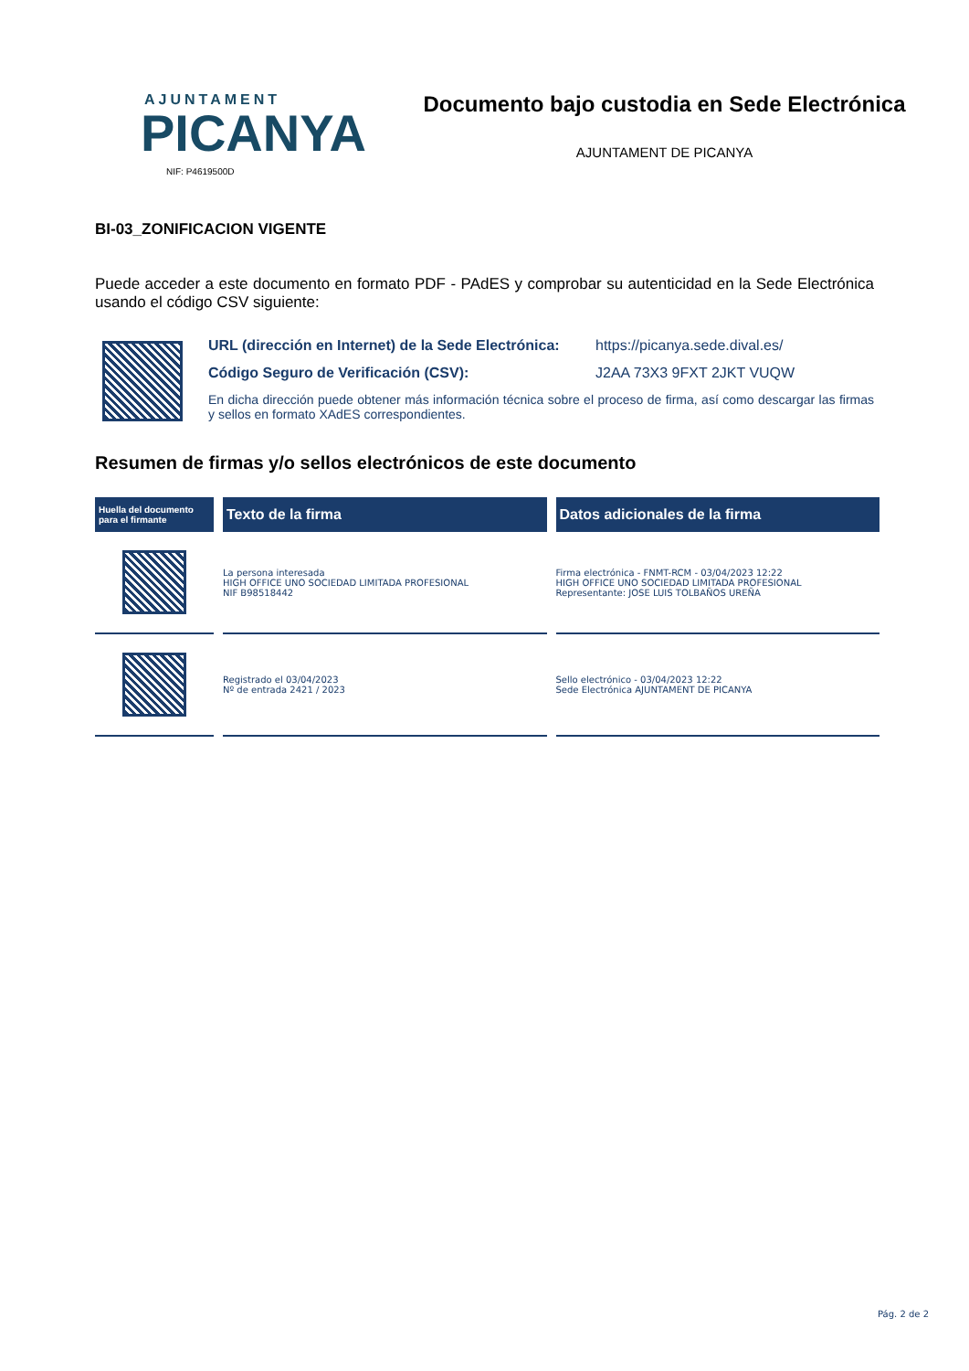AJUNTAMENT
PICANYA
NIF: P4619500D
Documento bajo custodia en Sede Electrónica
AJUNTAMENT DE PICANYA
BI-03_ZONIFICACION VIGENTE
Puede acceder a este documento en formato PDF - PAdES y comprobar su autenticidad en la Sede Electrónica usando el código CSV siguiente:
URL (dirección en Internet) de la Sede Electrónica: https://picanya.sede.dival.es/
Código Seguro de Verificación (CSV): J2AA 73X3 9FXT 2JKT VUQW
En dicha dirección puede obtener más información técnica sobre el proceso de firma, así como descargar las firmas y sellos en formato XAdES correspondientes.
Resumen de firmas y/o sellos electrónicos de este documento
| Huella del documento para el firmante | Texto de la firma | Datos adicionales de la firma |
| --- | --- | --- |
| | La persona interesada HIGH OFFICE UNO SOCIEDAD LIMITADA PROFESIONAL NIF B98518442 | Firma electrónica - FNMT-RCM - 03/04/2023 12:22 HIGH OFFICE UNO SOCIEDAD LIMITADA PROFESIONAL Representante: JOSE LUIS TOLBAÑOS UREÑA |
| | Registrado el 03/04/2023 Nº de entrada 2421 / 2023 | Sello electrónico - 03/04/2023 12:22 Sede Electrónica AJUNTAMENT DE PICANYA |
Pág. 2 de 2